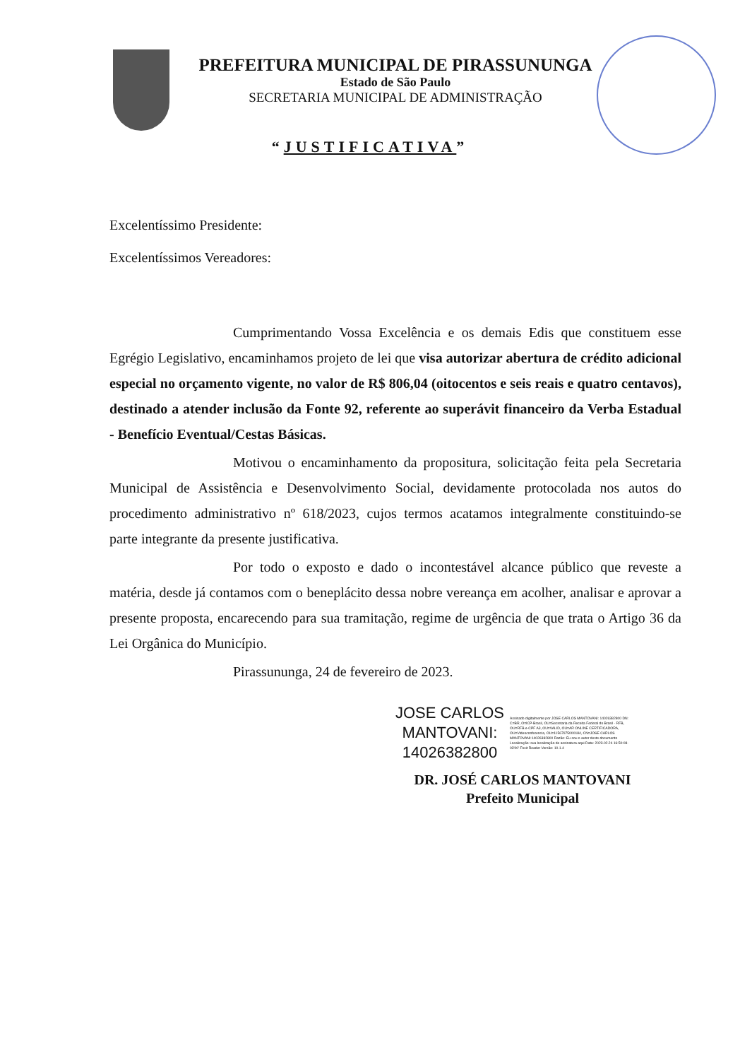PREFEITURA MUNICIPAL DE PIRASSUNUNGA
Estado de São Paulo
SECRETARIA MUNICIPAL DE ADMINISTRAÇÃO
“JUSTIFICATIVA”
Excelentíssimo Presidente:
Excelentíssimos Vereadores:
Cumprimentando Vossa Excelência e os demais Edis que constituem esse Egrégio Legislativo, encaminhamos projeto de lei que visa autorizar abertura de crédito adicional especial no orçamento vigente, no valor de R$ 806,04 (oitocentos e seis reais e quatro centavos), destinado a atender inclusão da Fonte 92, referente ao superávit financeiro da Verba Estadual - Benefício Eventual/Cestas Básicas.
Motivou o encaminhamento da propositura, solicitação feita pela Secretaria Municipal de Assistência e Desenvolvimento Social, devidamente protocolada nos autos do procedimento administrativo nº 618/2023, cujos termos acatamos integralmente constituindo-se parte integrante da presente justificativa.
Por todo o exposto e dado o incontestável alcance público que reveste a matéria, desde já contamos com o beneplácito dessa nobre vereança em acolher, analisar e aprovar a presente proposta, encarecendo para sua tramitação, regime de urgência de que trata o Artigo 36 da Lei Orgânica do Município.
Pirassununga, 24 de fevereiro de 2023.
JOSE CARLOS
MANTOVANI:
14026382800
Assinado digitalmente por JOSE CARLOS MANTOVANI: 14026382800 DN: C=BR, O=ICP-Brasil, OU=Secretaria da Receita Federal do Brasil - RFB, OU=RFB e-CPF A3, OU=VALID, OU=AR ONLINE CERTIFICADORA, OU=Videoconferencia, OU=11567975000184, CN=JOSE CARLOS MANTOVANI:14026382800 Razão: Eu sou o autor deste documento Localização: sua localização de assinatura aqui Data: 2023.02.24 16:50:08-03'00' Foxit Reader Versão: 10.1.4
DR. JOSÉ CARLOS MANTOVANI
Prefeito Municipal